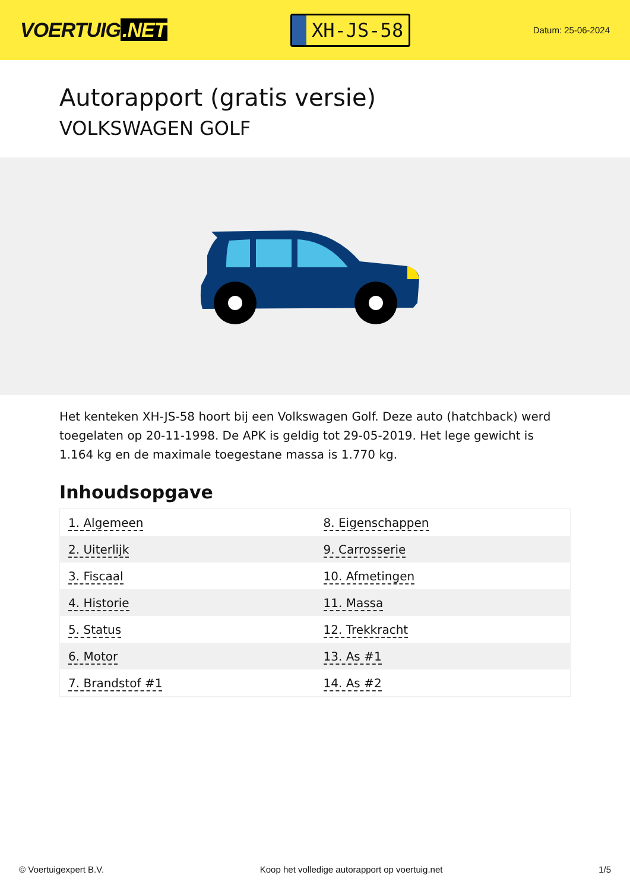VOERTUIG.NET
XH-JS-58
Datum: 25-06-2024
Autorapport (gratis versie)
VOLKSWAGEN GOLF
Het kenteken XH-JS-58 hoort bij een Volkswagen Golf. Deze auto (hatchback) werd toegelaten op 20-11-1998. De APK is geldig tot 29-05-2019. Het lege gewicht is 1.164 kg en de maximale toegestane massa is 1.770 kg.
Inhoudsopgave
| 1. Algemeen | 8. Eigenschappen |
| 2. Uiterlijk | 9. Carrosserie |
| 3. Fiscaal | 10. Afmetingen |
| 4. Historie | 11. Massa |
| 5. Status | 12. Trekkracht |
| 6. Motor | 13. As #1 |
| 7. Brandstof #1 | 14. As #2 |
© Voertuigexpert B.V. Koop het volledige autorapport op voertuig.net 1/5